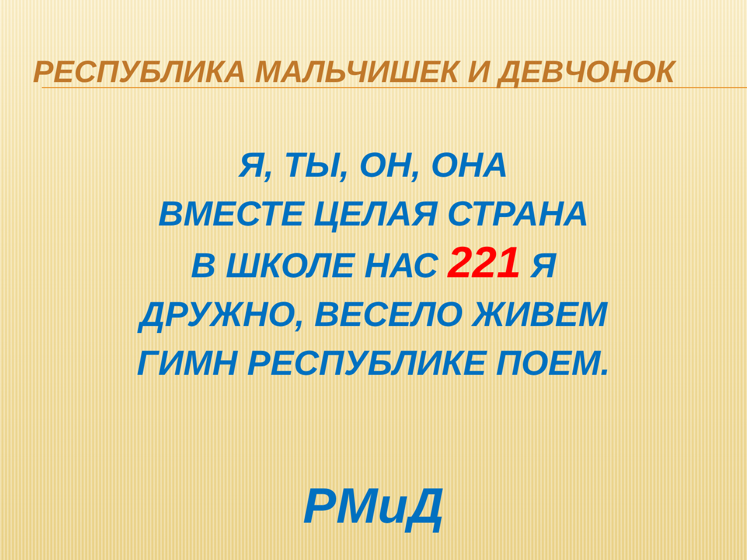РЕСПУБЛИКА МАЛЬЧИШЕК И ДЕВЧОНОК
Я, ТЫ, ОН, ОНА
ВМЕСТЕ ЦЕЛАЯ СТРАНА
В ШКОЛЕ НАС 221 Я
ДРУЖНО, ВЕСЕЛО ЖИВЕМ
ГИМН РЕСПУБЛИКЕ ПОЕМ.
РМиД